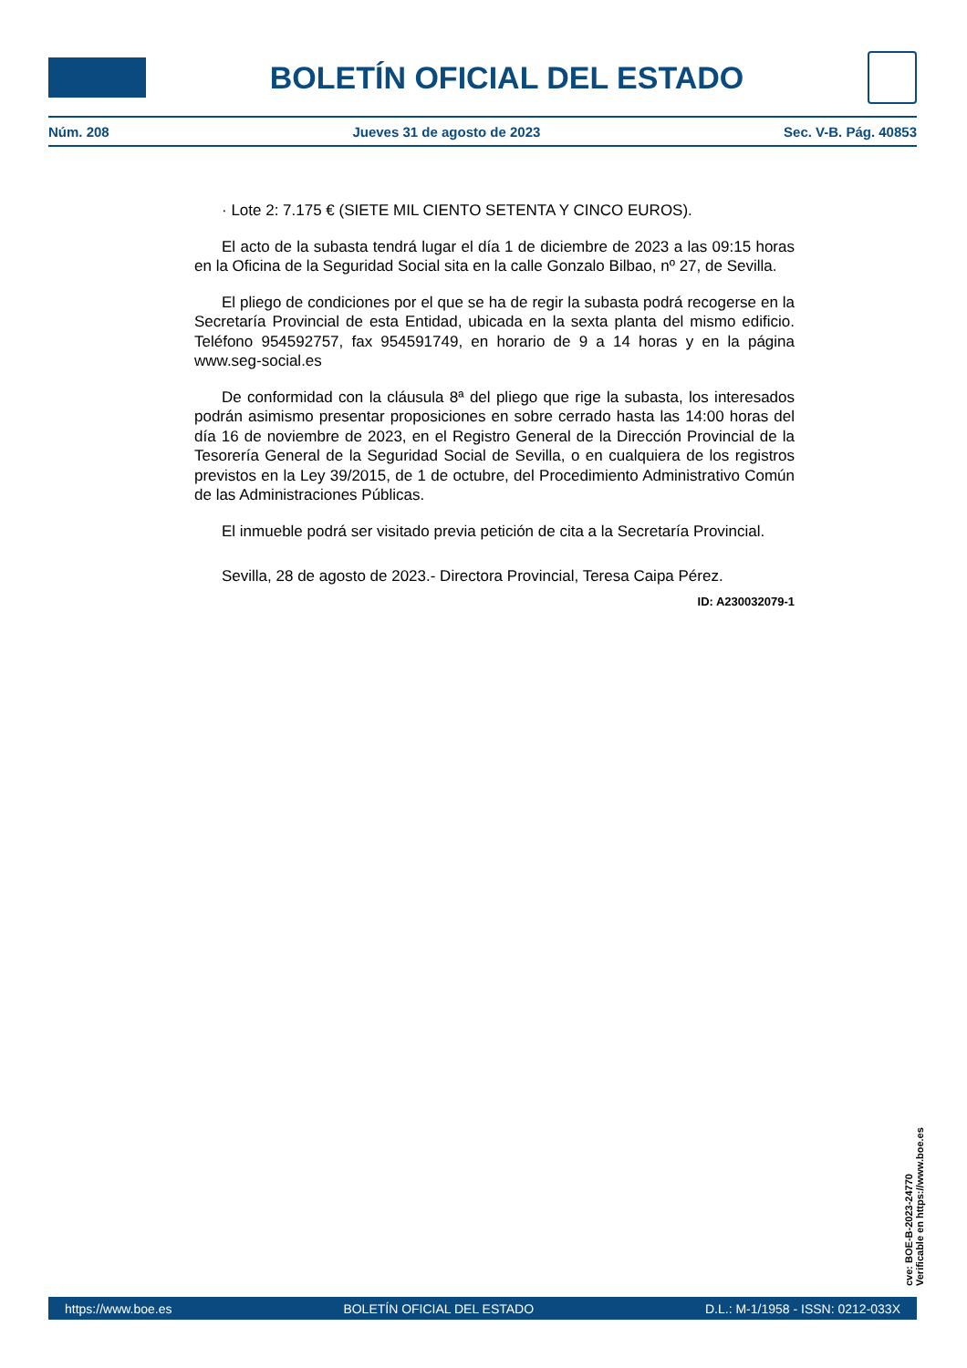BOLETÍN OFICIAL DEL ESTADO
Núm. 208 Jueves 31 de agosto de 2023 Sec. V-B. Pág. 40853
· Lote 2: 7.175 € (SIETE MIL CIENTO SETENTA Y CINCO EUROS).
El acto de la subasta tendrá lugar el día 1 de diciembre de 2023 a las 09:15 horas en la Oficina de la Seguridad Social sita en la calle Gonzalo Bilbao, nº 27, de Sevilla.
El pliego de condiciones por el que se ha de regir la subasta podrá recogerse en la Secretaría Provincial de esta Entidad, ubicada en la sexta planta del mismo edificio. Teléfono 954592757, fax 954591749, en horario de 9 a 14 horas y en la página www.seg-social.es
De conformidad con la cláusula 8ª del pliego que rige la subasta, los interesados podrán asimismo presentar proposiciones en sobre cerrado hasta las 14:00 horas del día 16 de noviembre de 2023, en el Registro General de la Dirección Provincial de la Tesorería General de la Seguridad Social de Sevilla, o en cualquiera de los registros previstos en la Ley 39/2015, de 1 de octubre, del Procedimiento Administrativo Común de las Administraciones Públicas.
El inmueble podrá ser visitado previa petición de cita a la Secretaría Provincial.
Sevilla, 28 de agosto de 2023.- Directora Provincial, Teresa Caipa Pérez.
ID: A230032079-1
cve: BOE-B-2023-24770
Verificable en https://www.boe.es
https://www.boe.es BOLETÍN OFICIAL DEL ESTADO D.L.: M-1/1958 - ISSN: 0212-033X